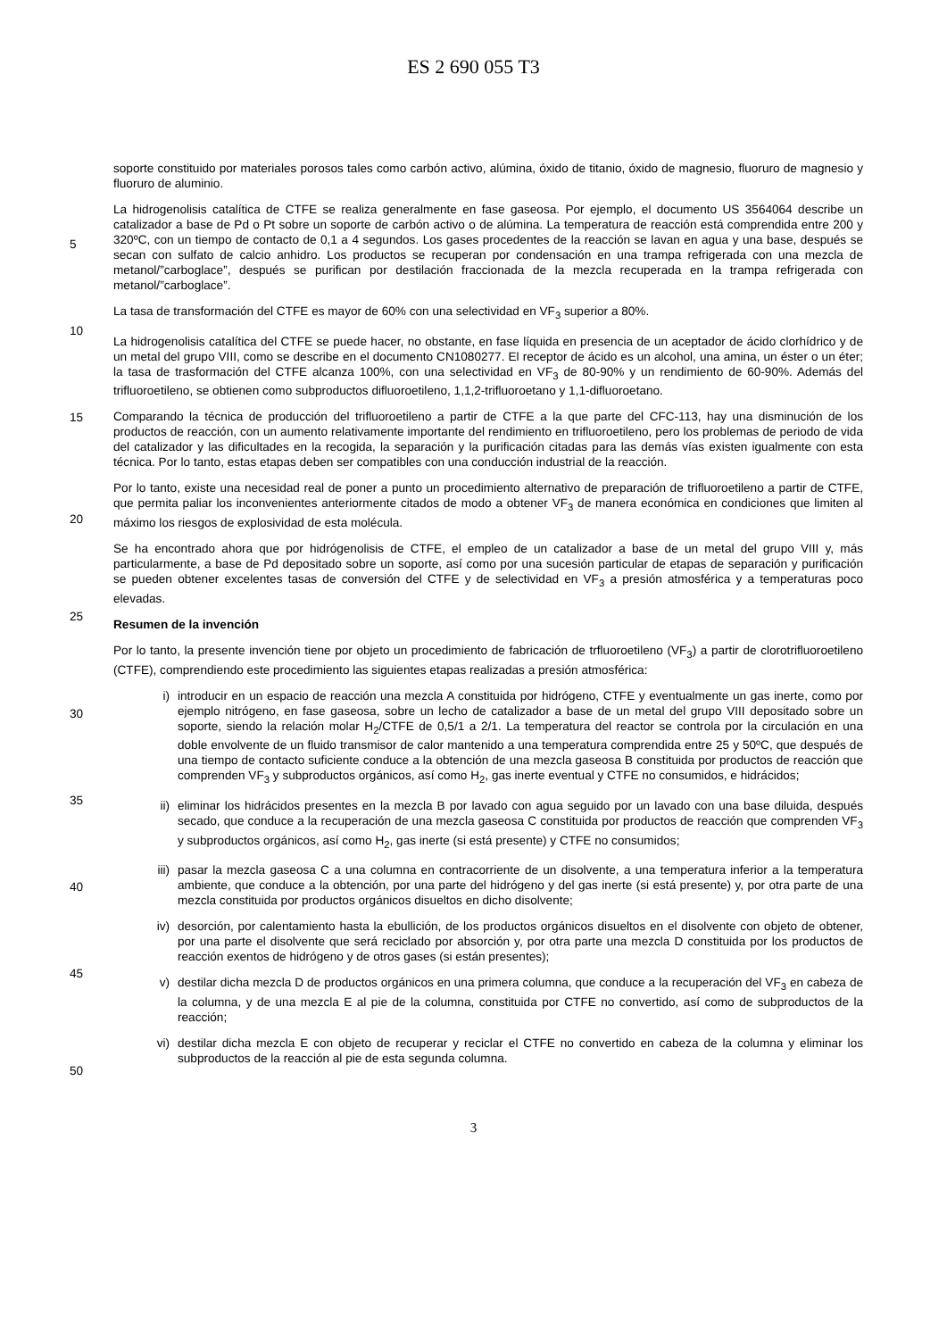ES 2 690 055 T3
5
10
15
20
25
30
35
40
45
50
soporte constituido por materiales porosos tales como carbón activo, alúmina, óxido de titanio, óxido de magnesio, fluoruro de magnesio y fluoruro de aluminio.
La hidrogenolisis catalítica de CTFE se realiza generalmente en fase gaseosa. Por ejemplo, el documento US 3564064 describe un catalizador a base de Pd o Pt sobre un soporte de carbón activo o de alúmina. La temperatura de reacción está comprendida entre 200 y 320ºC, con un tiempo de contacto de 0,1 a 4 segundos. Los gases procedentes de la reacción se lavan en agua y una base, después se secan con sulfato de calcio anhidro. Los productos se recuperan por condensación en una trampa refrigerada con una mezcla de metanol/”carboglace”, después se purifican por destilación fraccionada de la mezcla recuperada en la trampa refrigerada con metanol/”carboglace”.
La tasa de transformación del CTFE es mayor de 60% con una selectividad en VF<sub>3</sub> superior a 80%.
La hidrogenolisis catalítica del CTFE se puede hacer, no obstante, en fase líquida en presencia de un aceptador de ácido clorhídrico y de un metal del grupo VIII, como se describe en el documento CN1080277. El receptor de ácido es un alcohol, una amina, un éster o un éter; la tasa de trasformación del CTFE alcanza 100%, con una selectividad en VF<sub>3</sub> de 80-90% y un rendimiento de 60-90%. Además del trifluoroetileno, se obtienen como subproductos difluoroetileno, 1,1,2-trifluoroetano y 1,1-difluoroetano.
Comparando la técnica de producción del trifluoroetileno a partir de CTFE a la que parte del CFC-113, hay una disminución de los productos de reacción, con un aumento relativamente importante del rendimiento en trifluoroetileno, pero los problemas de periodo de vida del catalizador y las dificultades en la recogida, la separación y la purificación citadas para las demás vías existen igualmente con esta técnica. Por lo tanto, estas etapas deben ser compatibles con una conducción industrial de la reacción.
Por lo tanto, existe una necesidad real de poner a punto un procedimiento alternativo de preparación de trifluoroetileno a partir de CTFE, que permita paliar los inconvenientes anteriormente citados de modo a obtener VF<sub>3</sub> de manera económica en condiciones que limiten al máximo los riesgos de explosividad de esta molécula.
Se ha encontrado ahora que por hidrógenolisis de CTFE, el empleo de un catalizador a base de un metal del grupo VIII y, más particularmente, a base de Pd depositado sobre un soporte, así como por una sucesión particular de etapas de separación y purificación se pueden obtener excelentes tasas de conversión del CTFE y de selectividad en VF<sub>3</sub> a presión atmosférica y a temperaturas poco elevadas.
Resumen de la invención
Por lo tanto, la presente invención tiene por objeto un procedimiento de fabricación de trfluoroetileno (VF<sub>3</sub>) a partir de clorotrifluoroetileno (CTFE), comprendiendo este procedimiento las siguientes etapas realizadas a presión atmosférica:
i) introducir en un espacio de reacción una mezcla A constituida por hidrógeno, CTFE y eventualmente un gas inerte, como por ejemplo nitrógeno, en fase gaseosa, sobre un lecho de catalizador a base de un metal del grupo VIII depositado sobre un soporte, siendo la relación molar H<sub>2</sub>/CTFE de 0,5/1 a 2/1. La temperatura del reactor se controla por la circulación en una doble envolvente de un fluido transmisor de calor mantenido a una temperatura comprendida entre 25 y 50ºC, que después de una tiempo de contacto suficiente conduce a la obtención de una mezcla gaseosa B constituida por productos de reacción que comprenden VF<sub>3</sub> y subproductos orgánicos, así como H<sub>2</sub>, gas inerte eventual y CTFE no consumidos, e hidrácidos;
ii) eliminar los hidrácidos presentes en la mezcla B por lavado con agua seguido por un lavado con una base diluida, después secado, que conduce a la recuperación de una mezcla gaseosa C constituida por productos de reacción que comprenden VF<sub>3</sub> y subproductos orgánicos, así como H<sub>2</sub>, gas inerte (si está presente) y CTFE no consumidos;
iii) pasar la mezcla gaseosa C a una columna en contracorriente de un disolvente, a una temperatura inferior a la temperatura ambiente, que conduce a la obtención, por una parte del hidrógeno y del gas inerte (si está presente) y, por otra parte de una mezcla constituida por productos orgánicos disueltos en dicho disolvente;
iv) desorción, por calentamiento hasta la ebullición, de los productos orgánicos disueltos en el disolvente con objeto de obtener, por una parte el disolvente que será reciclado por absorción y, por otra parte una mezcla D constituida por los productos de reacción exentos de hidrógeno y de otros gases (si están presentes);
v) destilar dicha mezcla D de productos orgánicos en una primera columna, que conduce a la recuperación del VF<sub>3</sub> en cabeza de la columna, y de una mezcla E al pie de la columna, constituida por CTFE no convertido, así como de subproductos de la reacción;
vi) destilar dicha mezcla E con objeto de recuperar y reciclar el CTFE no convertido en cabeza de la columna y eliminar los subproductos de la reacción al pie de esta segunda columna.
3